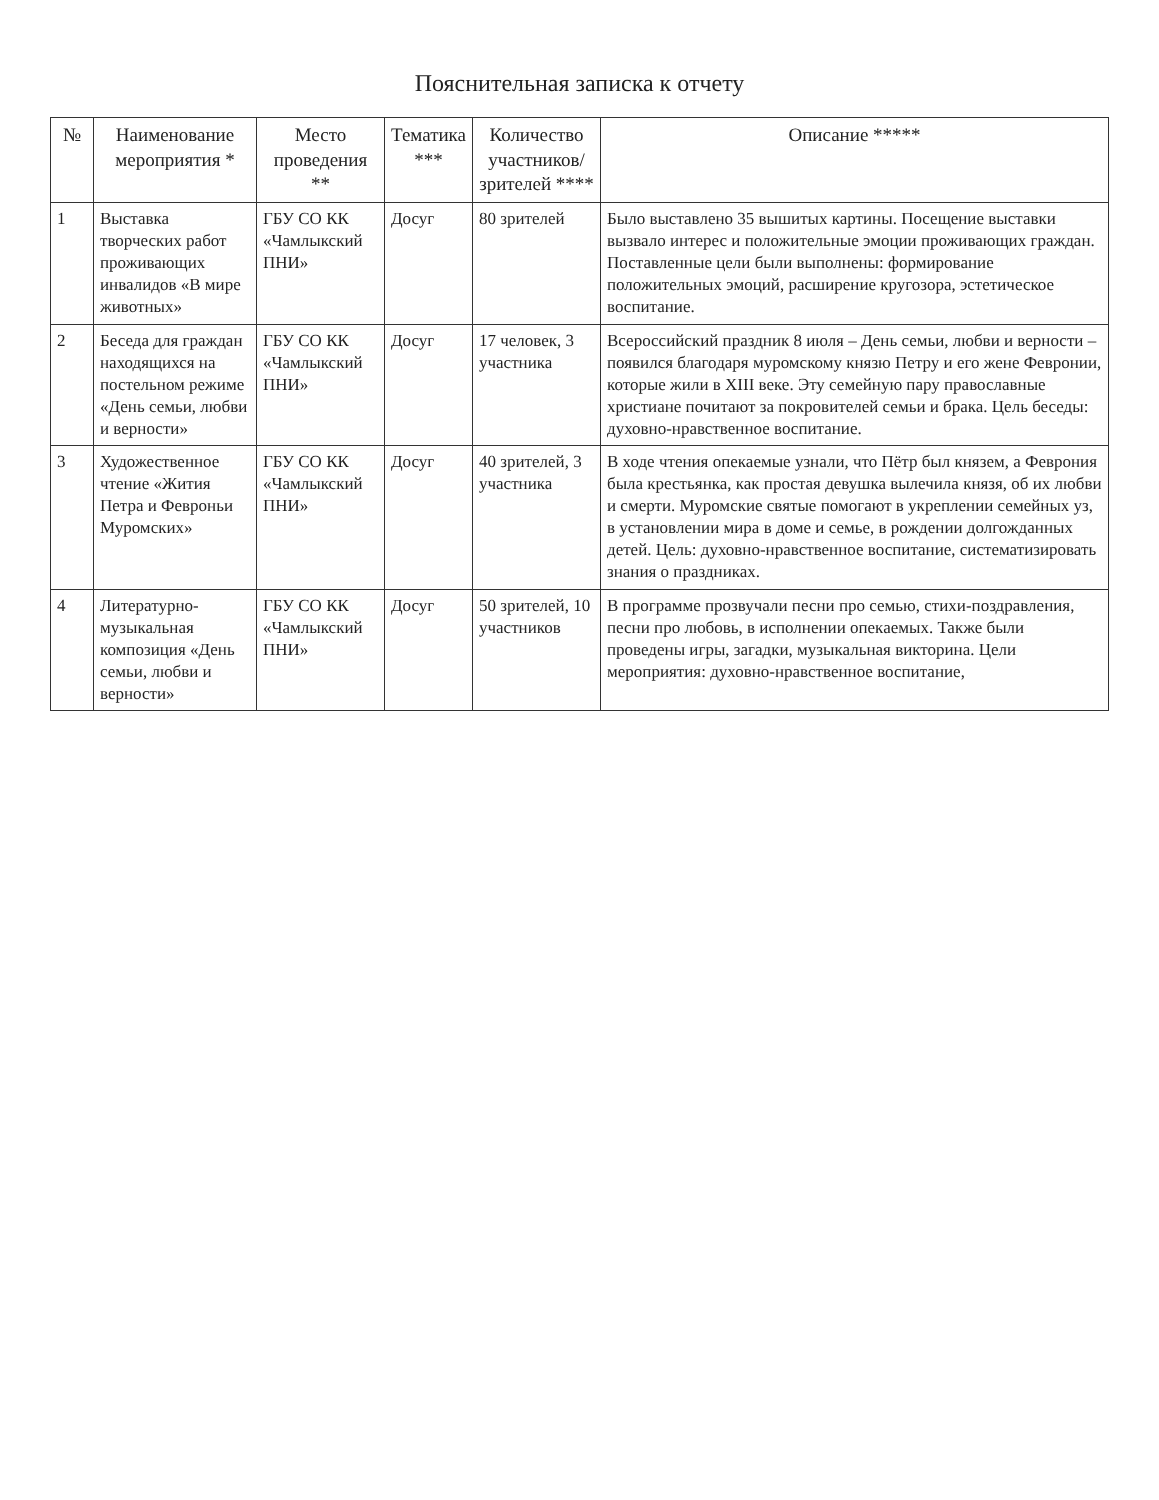Пояснительная записка к отчету
| № | Наименование мероприятия * | Место проведения ** | Тематика *** | Количество участников/ зрителей **** | Описание ***** |
| --- | --- | --- | --- | --- | --- |
| 1 | Выставка творческих работ проживающих инвалидов «В мире животных» | ГБУ СО КК «Чамлыкский ПНИ» | Досуг | 80 зрителей | Было выставлено 35 вышитых картины. Посещение выставки вызвало интерес и положительные эмоции проживающих граждан. Поставленные цели были выполнены: формирование положительных эмоций, расширение кругозора, эстетическое воспитание. |
| 2 | Беседа для граждан находящихся на постельном режиме «День семьи, любви и верности» | ГБУ СО КК «Чамлыкский ПНИ» | Досуг | 17 человек, 3 участника | Всероссийский праздник 8 июля – День семьи, любви и верности – появился благодаря муромскому князю Петру и его жене Февронии, которые жили в XIII веке. Эту семейную пару православные христиане почитают за покровителей семьи и брака. Цель беседы: духовно-нравственное воспитание. |
| 3 | Художественное чтение «Жития Петра и Февроньи Муромских» | ГБУ СО КК «Чамлыкский ПНИ» | Досуг | 40 зрителей, 3 участника | В ходе чтения опекаемые узнали, что Пётр был князем, а Феврония была крестьянка, как простая девушка вылечила князя, об их любви и смерти. Муромские святые помогают в укреплении семейных уз, в установлении мира в доме и семье, в рождении долгожданных детей. Цель: духовно-нравственное воспитание, систематизировать знания о праздниках. |
| 4 | Литературно-музыкальная композиция «День семьи, любви и верности» | ГБУ СО КК «Чамлыкский ПНИ» | Досуг | 50 зрителей, 10 участников | В программе прозвучали песни про семью, стихи-поздравления, песни про любовь, в исполнении опекаемых. Также были проведены игры, загадки, музыкальная викторина. Цели мероприятия: духовно-нравственное воспитание, |